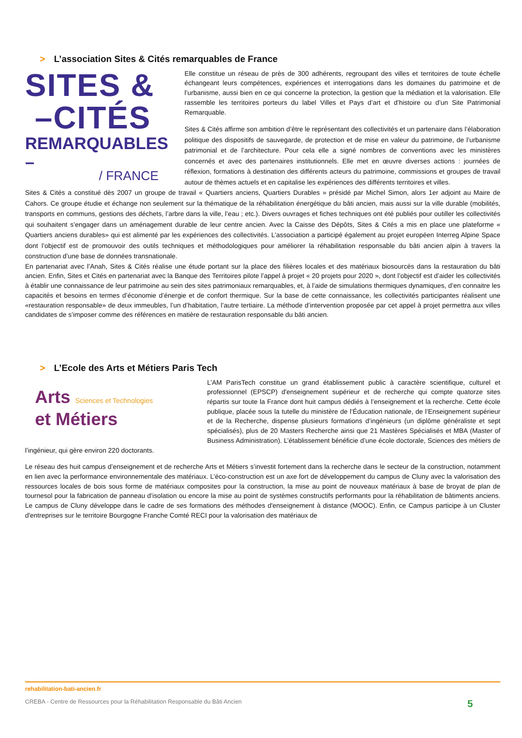> L’association Sites & Cités remarquables de France
SITES &
–CITÉS
REMARQUABLES –
/ FRANCE
Elle constitue un réseau de près de 300 adhérents, regroupant des villes et territoires de toute échelle échangeant leurs compétences, expériences et interrogations dans les domaines du patrimoine et de l’urbanisme, aussi bien en ce qui concerne la protection, la gestion que la médiation et la valorisation. Elle rassemble les territoires porteurs du label Villes et Pays d’art et d’histoire ou d’un Site Patrimonial Remarquable.
Sites & Cités affirme son ambition d’être le représentant des collectivités et un partenaire dans l’élaboration politique des dispositifs de sauvegarde, de protection et de mise en valeur du patrimoine, de l’urbanisme patrimonial et de l’architecture. Pour cela elle a signé nombres de conventions avec les ministères concernés et avec des partenaires institutionnels. Elle met en œuvre diverses actions : journées de réflexion, formations à destination des différents acteurs du patrimoine, commissions et groupes de travail autour de thèmes actuels et en capitalise les expériences des différents territoires et villes.
Sites & Cités a constitué dès 2007 un groupe de travail « Quartiers anciens, Quartiers Durables » présidé par Michel Simon, alors 1er adjoint au Maire de Cahors. Ce groupe étudie et échange non seulement sur la thématique de la réhabilitation énergétique du bâti ancien, mais aussi sur la ville durable (mobilités, transports en communs, gestions des déchets, l’arbre dans la ville, l’eau ; etc.). Divers ouvrages et fiches techniques ont été publiés pour outiller les collectivités qui souhaitent s’engager dans un aménagement durable de leur centre ancien. Avec la Caisse des Dépôts, Sites & Cités a mis en place une plateforme « Quartiers anciens durables» qui est alimenté par les expériences des collectivités. L’association a participé également au projet européen Interreg Alpine Space dont l’objectif est de promouvoir des outils techniques et méthodologiques pour améliorer la réhabilitation responsable du bâti ancien alpin à travers la construction d’une base de données transnationale.
En partenariat avec l’Anah, Sites & Cités réalise une étude portant sur la place des filières locales et des matériaux biosourcés dans la restauration du bâti ancien. Enfin, Sites et Cités en partenariat avec la Banque des Territoires pilote l’appel à projet « 20 projets pour 2020 », dont l’objectif est d’aider les collectivités à établir une connaissance de leur patrimoine au sein des sites patrimoniaux remarquables, et, à l’aide de simulations thermiques dynamiques, d’en connaitre les capacités et besoins en termes d’économie d’énergie et de confort thermique. Sur la base de cette connaissance, les collectivités participantes réalisent une «restauration responsable» de deux immeubles, l’un d’habitation, l’autre tertiaire. La méthode d’intervention proposée par cet appel à projet permettra aux villes candidates de s’imposer comme des références en matière de restauration responsable du bâti ancien.
> L’Ecole des Arts et Métiers Paris Tech
Arts Sciences et Technologies
et Métiers
L’AM ParisTech constitue un grand établissement public à caractère scientifique, culturel et professionnel (EPSCP) d'enseignement supérieur et de recherche qui compte quatorze sites répartis sur toute la France dont huit campus dédiés à l’enseignement et la recherche. Cette école publique, placée sous la tutelle du ministère de l’Éducation nationale, de l’Enseignement supérieur et de la Recherche, dispense plusieurs formations d’ingénieurs (un diplôme généraliste et sept spécialisés), plus de 20 Masters Recherche ainsi que 21 Mastères Spécialisés et MBA (Master of Business Administration). L’établissement bénéficie d’une école doctorale, Sciences des métiers de l’ingénieur, qui gère environ 220 doctorants.
Le réseau des huit campus d’enseignement et de recherche Arts et Métiers s’investit fortement dans la recherche dans le secteur de la construction, notamment en lien avec la performance environnementale des matériaux. L’éco-construction est un axe fort de développement du campus de Cluny avec la valorisation des ressources locales de bois sous forme de matériaux composites pour la construction, la mise au point de nouveaux matériaux à base de broyat de plan de tournesol pour la fabrication de panneau d’isolation ou encore la mise au point de systèmes constructifs performants pour la réhabilitation de bâtiments anciens. Le campus de Cluny développe dans le cadre de ses formations des méthodes d'enseignement à distance (MOOC). Enfin, ce Campus participe à un Cluster d'entreprises sur le territoire Bourgogne Franche Comté RECI pour la valorisation des matériaux de
rehabilitation-bati-ancien.fr
CREBA - Centre de Ressources pour la Réhabilitation Responsable du Bâti Ancien 5